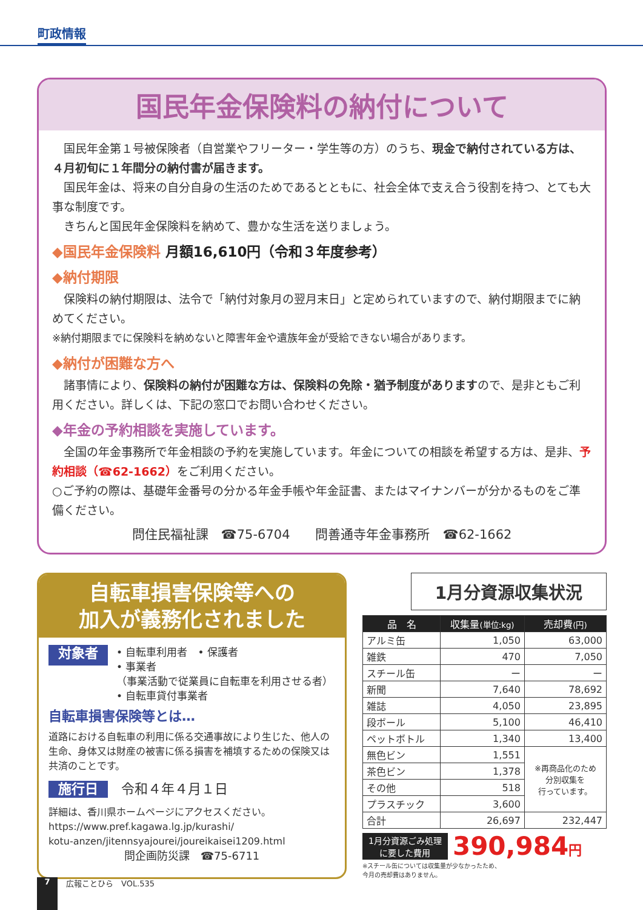町政情報
国民年金保険料の納付について
国民年金第１号被保険者（自営業やフリーター・学生等の方）のうち、現金で納付されている方は、４月初旬に１年間分の納付書が届きます。
国民年金は、将来の自分自身の生活のためであるとともに、社会全体で支え合う役割を持つ、とても大事な制度です。
きちんと国民年金保険料を納めて、豊かな生活を送りましょう。
◆国民年金保険料 月額16,610円（令和３年度参考）
◆納付期限
保険料の納付期限は、法令で「納付対象月の翌月末日」と定められていますので、納付期限までに納めてください。
※納付期限までに保険料を納めないと障害年金や遺族年金が受給できない場合があります。
◆納付が困難な方へ
諸事情により、保険料の納付が困難な方は、保険料の免除・猶予制度がありますので、是非ともご利用ください。詳しくは、下記の窓口でお問い合わせください。
◆年金の予約相談を実施しています。
全国の年金事務所で年金相談の予約を実施しています。年金についての相談を希望する方は、是非、予約相談（☎62-1662）をご利用ください。
○ご予約の際は、基礎年金番号の分かる年金手帳や年金証書、またはマイナンバーが分かるものをご準備ください。
問住民福祉課　☎75-6704　　問善通寺年金事務所　☎62-1662
自転車損害保険等への
加入が義務化されました
対象者
• 自転車利用者　• 保護者
• 事業者
（事業活動で従業員に自転車を利用させる者）
• 自転車貸付事業者
自転車損害保険等とは…
道路における自転車の利用に係る交通事故により生じた、他人の生命、身体又は財産の被害に係る損害を補填するための保険又は共済のことです。
施行日　令和４年４月１日
詳細は、香川県ホームページにアクセスください。
https://www.pref.kagawa.lg.jp/kurashi/
kotu-anzen/jitennsyajourei/joureikaisei1209.html
問企画防災課　☎75-6711
1月分資源収集状況
| 品 名 | 収集量 (単位:kg) | 売却費 (円) |
| --- | --- | --- |
| アルミ缶 | 1,050 | 63,000 |
| 雑鉄 | 470 | 7,050 |
| スチール缶 | ー | ー |
| 新聞 | 7,640 | 78,692 |
| 雑誌 | 4,050 | 23,895 |
| 段ボール | 5,100 | 46,410 |
| ペットボトル | 1,340 | 13,400 |
| 無色ビン | 1,551 | ※再商品化のため 分別収集を 行っています。 |
| 茶色ビン | 1,378 | |
| その他 | 518 | |
| プラスチック | 3,600 | |
| 合計 | 26,697 | 232,447 |
1月分資源ごみ処理
に要した費用 390,984円
※スチール缶については収集量が少なかったため、
今月の売却費はありません。
7 広報ことひら　VOL.535